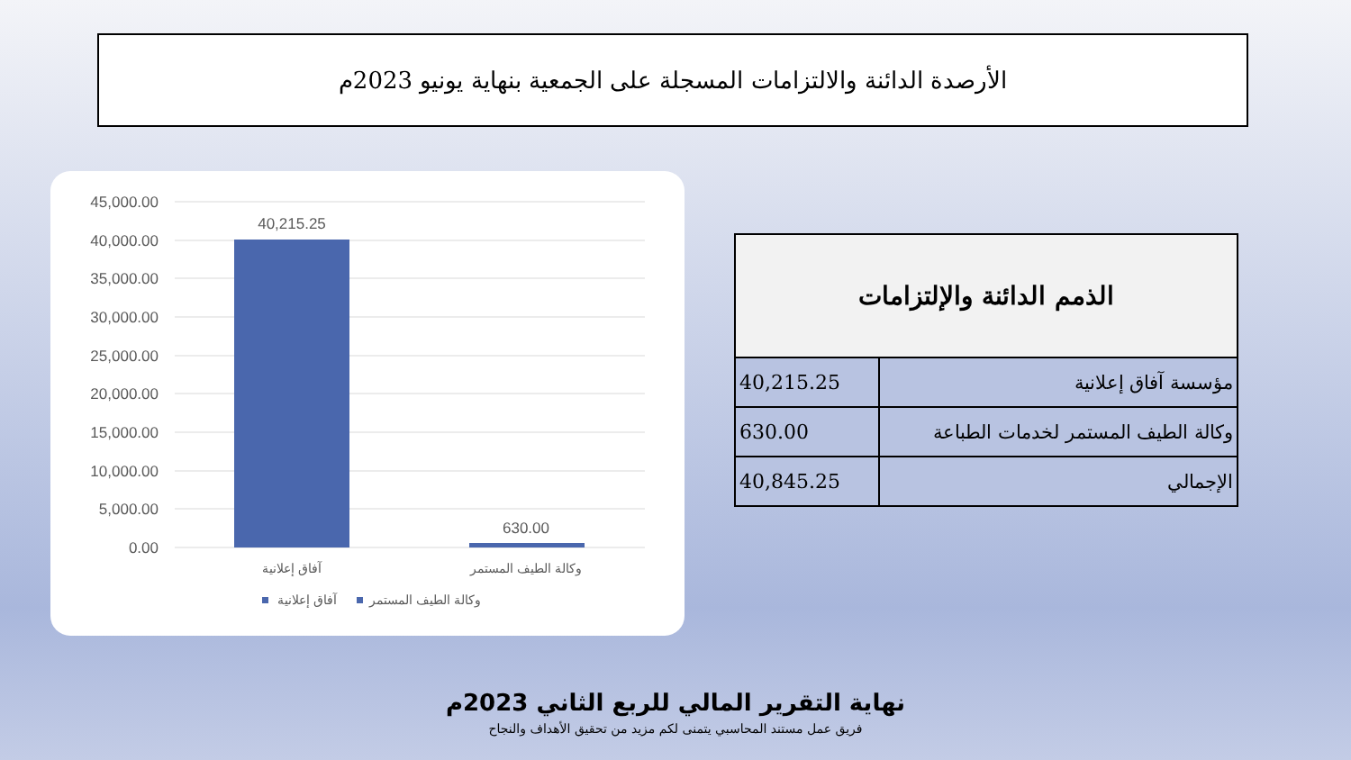الأرصدة الدائنة والالتزامات المسجلة على الجمعية بنهاية يونيو 2023م
45,000.00
40,000.00
35,000.00
30,000.00
25,000.00
20,000.00
15,000.00
10,000.00
5,000.00
0.00
40,215.25
630.00
آفاق إعلانية
وكالة الطيف المستمر
آفاق إعلانية
وكالة الطيف المستمر
| الذمم الدائنة والإلتزامات | |
| --- | --- |
| مؤسسة آفاق إعلانية | 40,215.25 |
| وكالة الطيف المستمر لخدمات الطباعة | 630.00 |
| الإجمالي | 40,845.25 |
نهاية التقرير المالي للربع الثاني 2023م
فريق عمل مستند المحاسبي يتمنى لكم مزيد من تحقيق الأهداف والنجاح